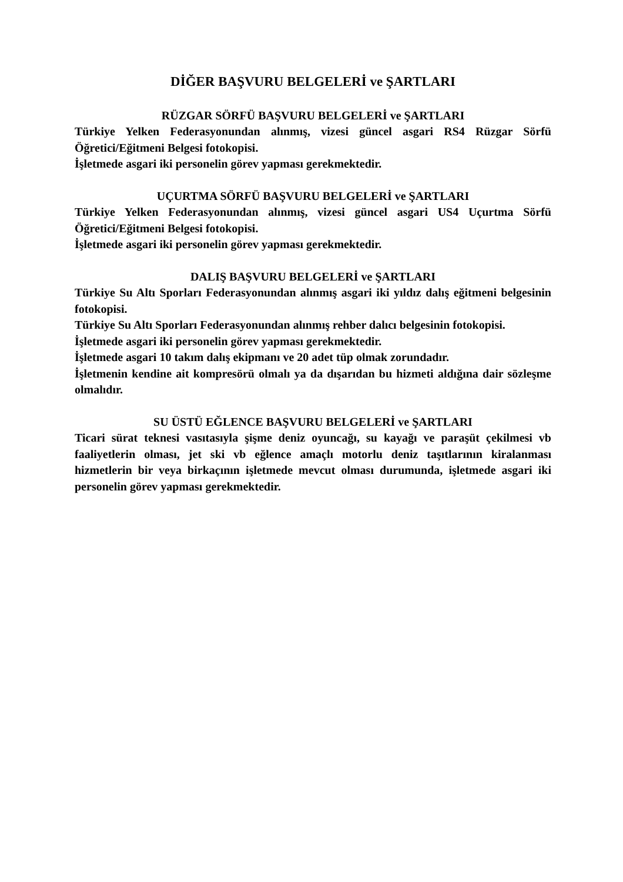DİĞER BAŞVURU BELGELERİ ve ŞARTLARI
RÜZGAR SÖRFÜ BAŞVURU BELGELERİ ve ŞARTLARI
Türkiye Yelken Federasyonundan alınmış, vizesi güncel asgari RS4 Rüzgar Sörfü Öğretici/Eğitmeni Belgesi fotokopisi.
İşletmede asgari iki personelin görev yapması gerekmektedir.
UÇURTMA SÖRFÜ BAŞVURU BELGELERİ ve ŞARTLARI
Türkiye Yelken Federasyonundan alınmış, vizesi güncel asgari US4 Uçurtma Sörfü Öğretici/Eğitmeni Belgesi fotokopisi.
İşletmede asgari iki personelin görev yapması gerekmektedir.
DALIŞ BAŞVURU BELGELERİ ve ŞARTLARI
Türkiye Su Altı Sporları Federasyonundan alınmış asgari iki yıldız dalış eğitmeni belgesinin fotokopisi.
Türkiye Su Altı Sporları Federasyonundan alınmış rehber dalıcı belgesinin fotokopisi.
İşletmede asgari iki personelin görev yapması gerekmektedir.
İşletmede asgari 10 takım dalış ekipmanı ve 20 adet tüp olmak zorundadır.
İşletmenin kendine ait kompresörü olmalı ya da dışarıdan bu hizmeti aldığına dair sözleşme olmalıdır.
SU ÜSTÜ EĞLENCE BAŞVURU BELGELERİ ve ŞARTLARI
Ticari sürat teknesi vasıtasıyla şişme deniz oyuncağı, su kayağı ve paraşüt çekilmesi vb faaliyetlerin olması, jet ski vb eğlence amaçlı motorlu deniz taşıtlarının kiralanması hizmetlerin bir veya birkaçının işletmede mevcut olması durumunda, işletmede asgari iki personelin görev yapması gerekmektedir.